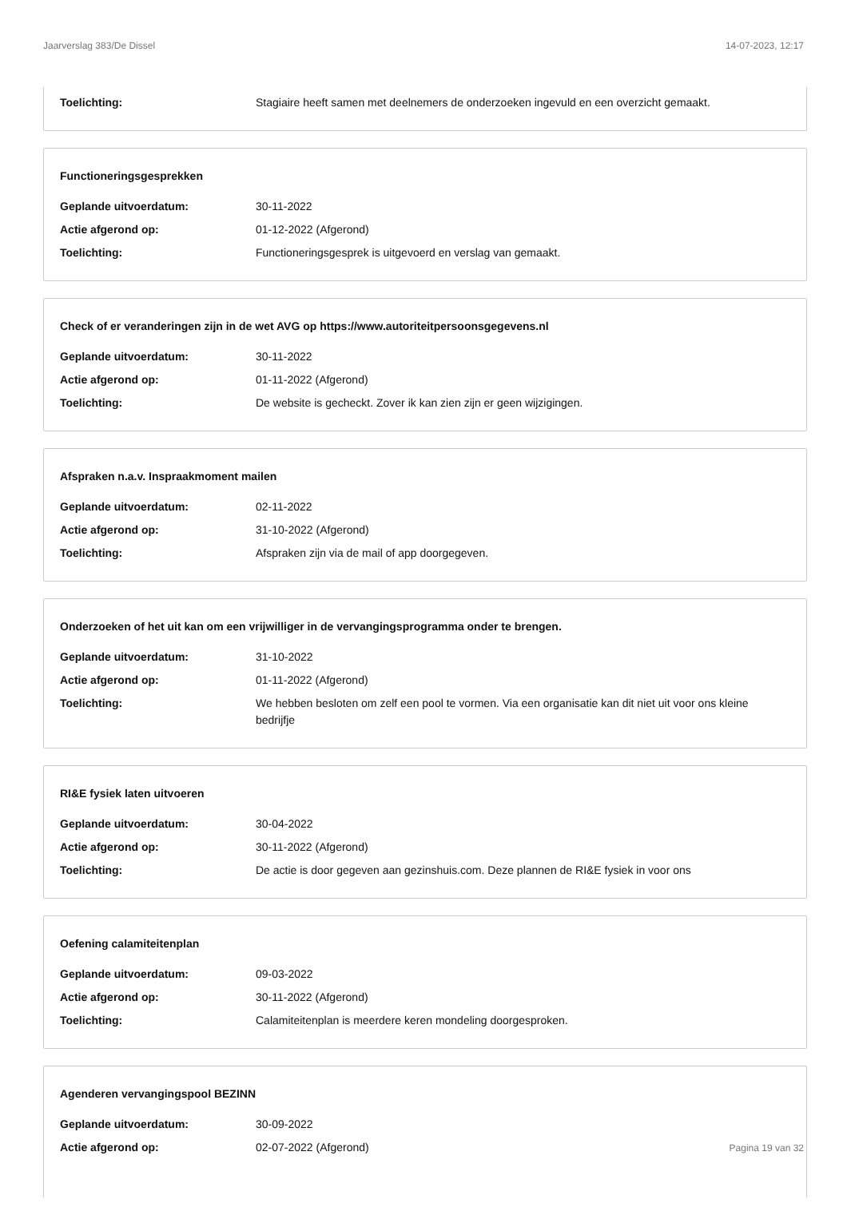Jaarverslag 383/De Dissel 14-07-2023, 12:17
Toelichting: Stagiaire heeft samen met deelnemers de onderzoeken ingevuld en een overzicht gemaakt.
Functioneringsgesprekken
Geplande uitvoerdatum: 30-11-2022
Actie afgerond op: 01-12-2022 (Afgerond)
Toelichting: Functioneringsgesprek is uitgevoerd en verslag van gemaakt.
Check of er veranderingen zijn in de wet AVG op https://www.autoriteitpersoonsgegevens.nl
Geplande uitvoerdatum: 30-11-2022
Actie afgerond op: 01-11-2022 (Afgerond)
Toelichting: De website is gecheckt. Zover ik kan zien zijn er geen wijzigingen.
Afspraken n.a.v. Inspraakmoment mailen
Geplande uitvoerdatum: 02-11-2022
Actie afgerond op: 31-10-2022 (Afgerond)
Toelichting: Afspraken zijn via de mail of app doorgegeven.
Onderzoeken of het uit kan om een vrijwilliger in de vervangingsprogramma onder te brengen.
Geplande uitvoerdatum: 31-10-2022
Actie afgerond op: 01-11-2022 (Afgerond)
Toelichting: We hebben besloten om zelf een pool te vormen. Via een organisatie kan dit niet uit voor ons kleine bedrijfje
RI&E fysiek laten uitvoeren
Geplande uitvoerdatum: 30-04-2022
Actie afgerond op: 30-11-2022 (Afgerond)
Toelichting: De actie is door gegeven aan gezinshuis.com. Deze plannen de RI&E fysiek in voor ons
Oefening calamiteitenplan
Geplande uitvoerdatum: 09-03-2022
Actie afgerond op: 30-11-2022 (Afgerond)
Toelichting: Calamiteitenplan is meerdere keren mondeling doorgesproken.
Agenderen vervangingspool BEZINN
Geplande uitvoerdatum: 30-09-2022
Actie afgerond op: 02-07-2022 (Afgerond)
Pagina 19 van 32